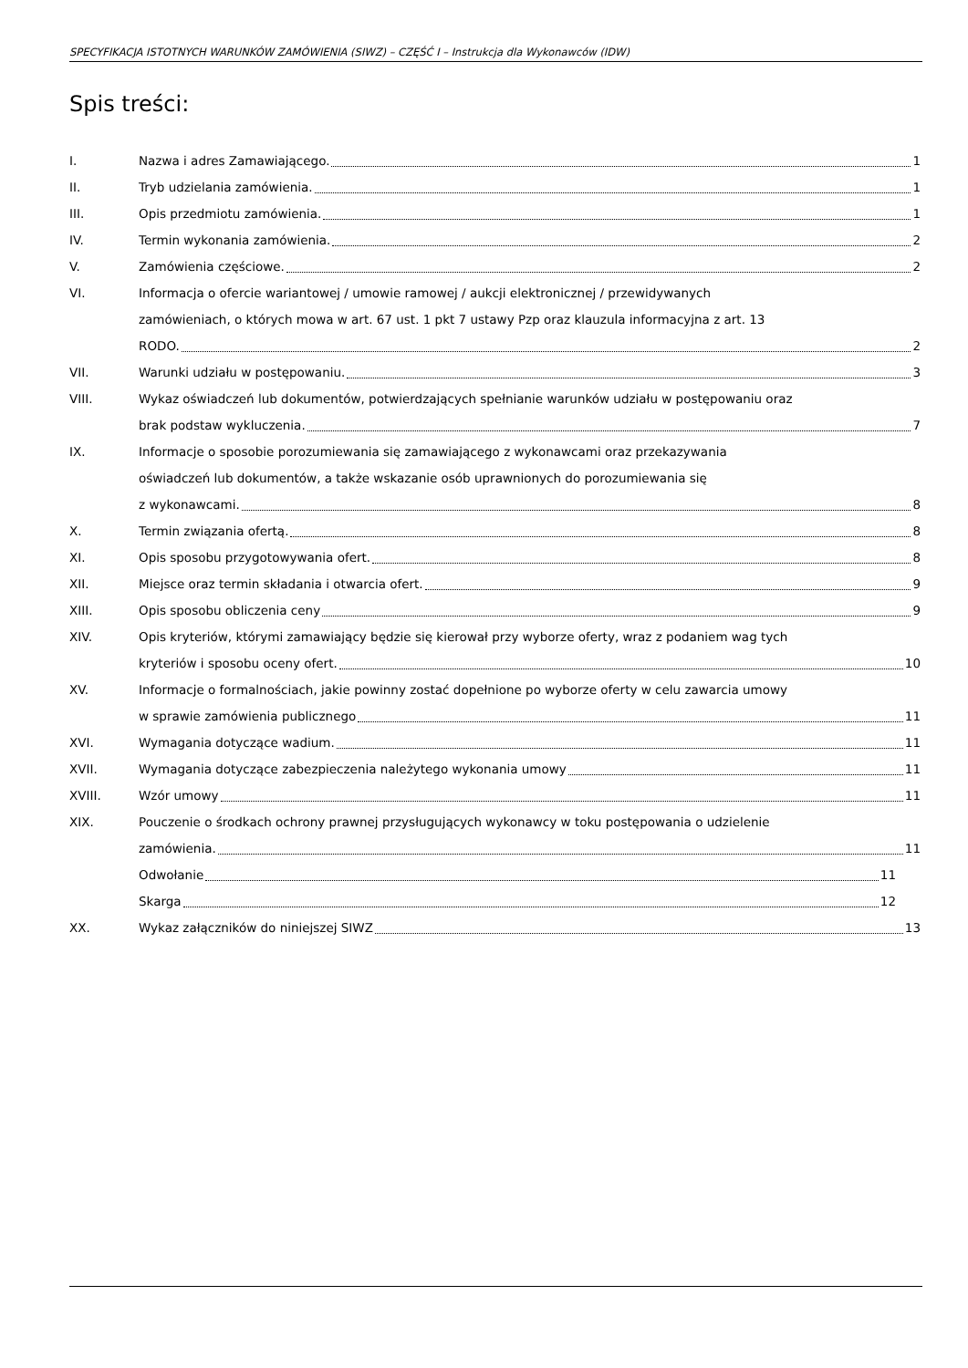SPECYFIKACJA ISTOTNYCH WARUNKÓW ZAMÓWIENIA (SIWZ) – CZĘŚĆ I – Instrukcja dla Wykonawców (IDW)
Spis treści:
I. Nazwa i adres Zamawiającego. 1
II. Tryb udzielania zamówienia. 1
III. Opis przedmiotu zamówienia. 1
IV. Termin wykonania zamówienia. 2
V. Zamówienia częściowe. 2
VI. Informacja o ofercie wariantowej / umowie ramowej / aukcji elektronicznej / przewidywanych
zamówieniach, o których mowa w art. 67 ust. 1 pkt 7 ustawy Pzp oraz klauzula informacyjna z art. 13
RODO. 2
VII. Warunki udziału w postępowaniu. 3
VIII. Wykaz oświadczeń lub dokumentów, potwierdzających spełnianie warunków udziału w postępowaniu oraz
brak podstaw wykluczenia. 7
IX. Informacje o sposobie porozumiewania się zamawiającego z wykonawcami oraz przekazywania
oświadczeń lub dokumentów, a także wskazanie osób uprawnionych do porozumiewania się
z wykonawcami. 8
X. Termin związania ofertą. 8
XI. Opis sposobu przygotowywania ofert. 8
XII. Miejsce oraz termin składania i otwarcia ofert. 9
XIII. Opis sposobu obliczenia ceny 9
XIV. Opis kryteriów, którymi zamawiający będzie się kierował przy wyborze oferty, wraz z podaniem wag tych
kryteriów i sposobu oceny ofert. 10
XV. Informacje o formalnościach, jakie powinny zostać dopełnione po wyborze oferty w celu zawarcia umowy
w sprawie zamówienia publicznego 11
XVI. Wymagania dotyczące wadium. 11
XVII. Wymagania dotyczące zabezpieczenia należytego wykonania umowy 11
XVIII. Wzór umowy 11
XIX. Pouczenie o środkach ochrony prawnej przysługujących wykonawcy w toku postępowania o udzielenie
zamówienia. 11
Odwołanie 11
Skarga 12
XX. Wykaz załączników do niniejszej SIWZ 13